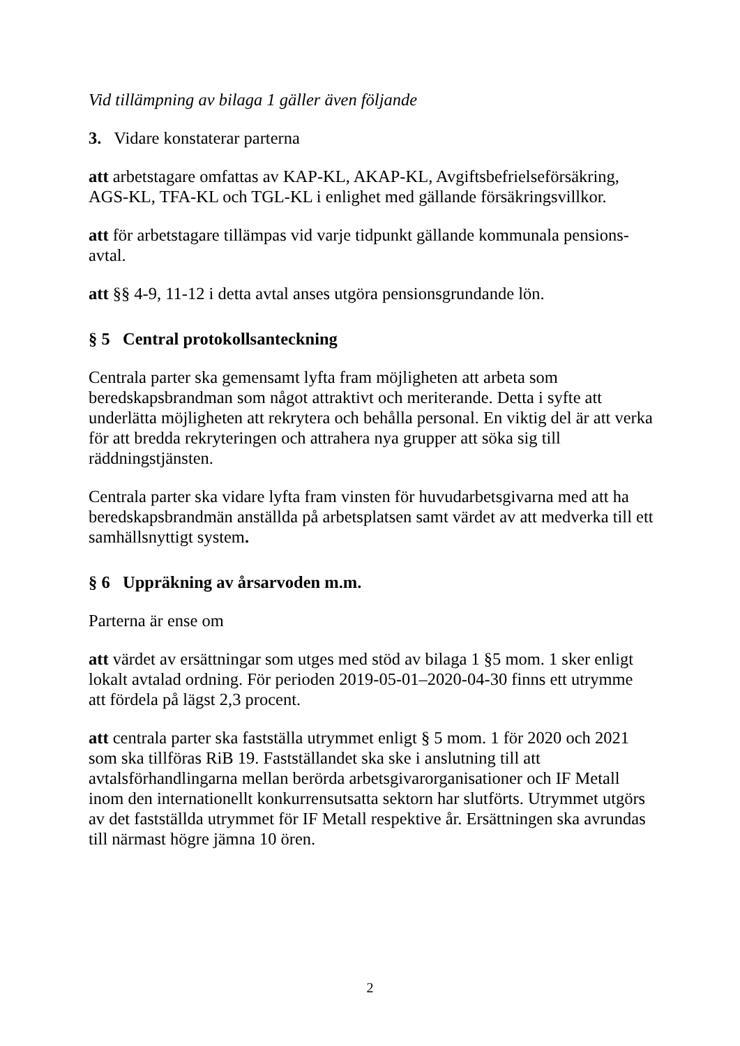Vid tillämpning av bilaga 1 gäller även följande
3. Vidare konstaterar parterna
att arbetstagare omfattas av KAP-KL, AKAP-KL, Avgiftsbefrielseförsäkring, AGS-KL, TFA-KL och TGL-KL i enlighet med gällande försäkringsvillkor.
att för arbetstagare tillämpas vid varje tidpunkt gällande kommunala pensions-avtal.
att §§ 4-9, 11-12 i detta avtal anses utgöra pensionsgrundande lön.
§ 5 Central protokollsanteckning
Centrala parter ska gemensamt lyfta fram möjligheten att arbeta som beredskapsbrandman som något attraktivt och meriterande. Detta i syfte att underlätta möjligheten att rekrytera och behålla personal. En viktig del är att verka för att bredda rekryteringen och attrahera nya grupper att söka sig till räddningstjänsten.
Centrala parter ska vidare lyfta fram vinsten för huvudarbetsgivarna med att ha beredskapsbrandmän anställda på arbetsplatsen samt värdet av att medverka till ett samhällsnyttigt system.
§ 6 Uppräkning av årsarvoden m.m.
Parterna är ense om
att värdet av ersättningar som utges med stöd av bilaga 1 §5 mom. 1 sker enligt lokalt avtalad ordning. För perioden 2019-05-01–2020-04-30 finns ett utrymme att fördela på lägst 2,3 procent.
att centrala parter ska fastställa utrymmet enligt § 5 mom. 1 för 2020 och 2021 som ska tillföras RiB 19. Fastställandet ska ske i anslutning till att avtalsförhandlingarna mellan berörda arbetsgivarorganisationer och IF Metall inom den internationellt konkurrensutsatta sektorn har slutförts. Utrymmet utgörs av det fastställda utrymmet för IF Metall respektive år. Ersättningen ska avrundas till närmast högre jämna 10 ören.
2